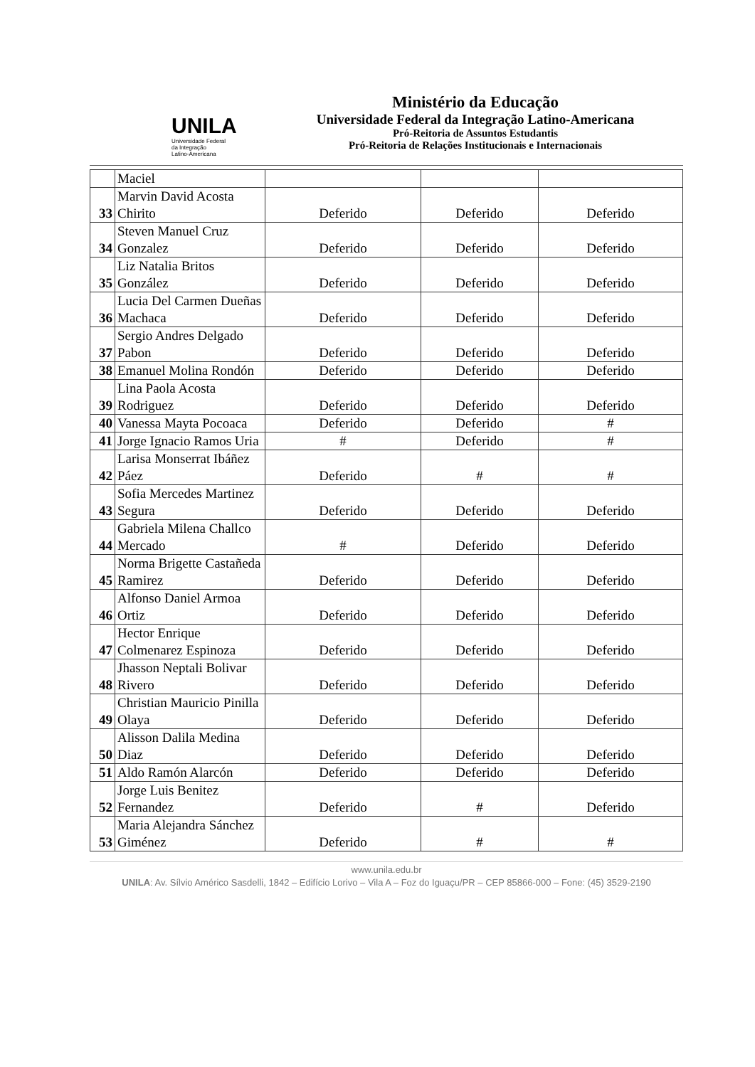UNILA
Universidade Federal
da Integração
Latino-Americana
Ministério da Educação
Universidade Federal da Integração Latino-Americana
Pró-Reitoria de Assuntos Estudantis
Pró-Reitoria de Relações Institucionais e Internacionais
| | Maciel | | | |
| 33 | Marvin David Acosta Chirito | Deferido | Deferido | Deferido |
| 34 | Steven Manuel Cruz Gonzalez | Deferido | Deferido | Deferido |
| 35 | Liz Natalia Britos González | Deferido | Deferido | Deferido |
| 36 | Lucia Del Carmen Dueñas Machaca | Deferido | Deferido | Deferido |
| 37 | Sergio Andres Delgado Pabon | Deferido | Deferido | Deferido |
| 38 | Emanuel Molina Rondón | Deferido | Deferido | Deferido |
| 39 | Lina Paola Acosta Rodriguez | Deferido | Deferido | Deferido |
| 40 | Vanessa Mayta Pocoaca | Deferido | Deferido | # |
| 41 | Jorge Ignacio Ramos Uria | # | Deferido | # |
| 42 | Larisa Monserrat Ibáñez Páez | Deferido | # | # |
| 43 | Sofia Mercedes Martinez Segura | Deferido | Deferido | Deferido |
| 44 | Gabriela Milena Challco Mercado | # | Deferido | Deferido |
| 45 | Norma Brigette Castañeda Ramirez | Deferido | Deferido | Deferido |
| 46 | Alfonso Daniel Armoa Ortiz | Deferido | Deferido | Deferido |
| 47 | Hector Enrique Colmenarez Espinoza | Deferido | Deferido | Deferido |
| 48 | Jhasson Neptali Bolivar Rivero | Deferido | Deferido | Deferido |
| 49 | Christian Mauricio Pinilla Olaya | Deferido | Deferido | Deferido |
| 50 | Alisson Dalila Medina Diaz | Deferido | Deferido | Deferido |
| 51 | Aldo Ramón Alarcón | Deferido | Deferido | Deferido |
| 52 | Jorge Luis Benitez Fernandez | Deferido | # | Deferido |
| 53 | Maria Alejandra Sánchez Giménez | Deferido | # | # |
www.unila.edu.br
UNILA: Av. Sílvio Américo Sasdelli, 1842 – Edifício Lorivo – Vila A – Foz do Iguaçu/PR – CEP 85866-000 – Fone: (45) 3529-2190